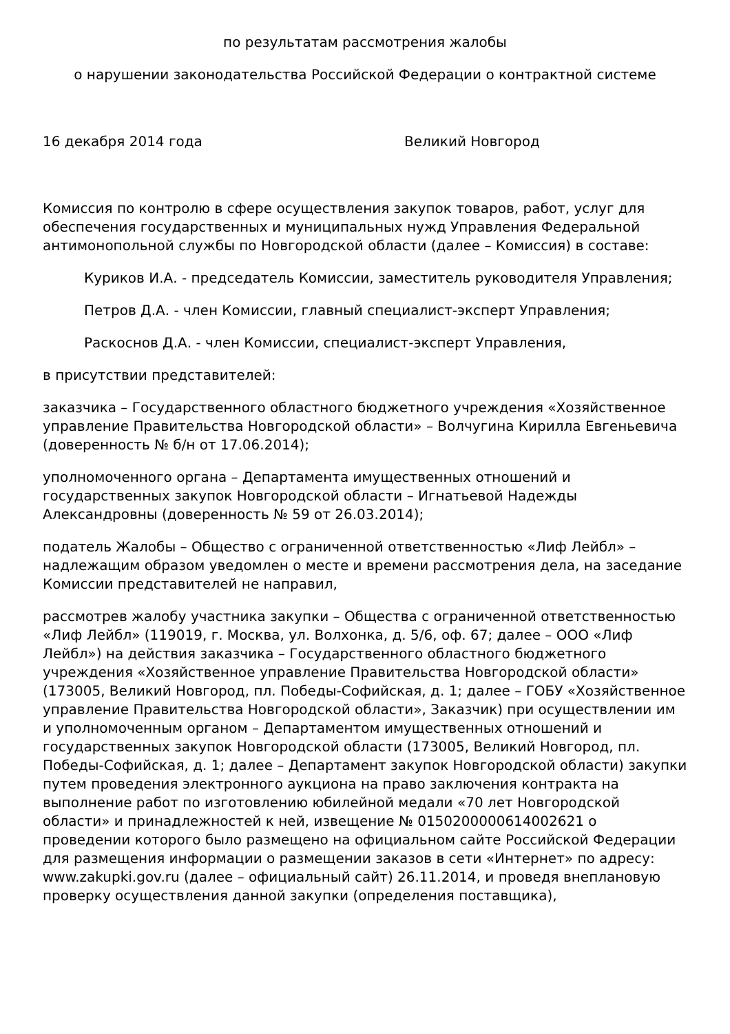по результатам рассмотрения жалобы
о нарушении законодательства Российской Федерации о контрактной системе
16 декабря 2014 года Великий Новгород
Комиссия по контролю в сфере осуществления закупок товаров, работ, услуг для обеспечения государственных и муниципальных нужд Управления Федеральной антимонопольной службы по Новгородской области (далее – Комиссия) в составе:
Куриков И.А. - председатель Комиссии, заместитель руководителя Управления;
Петров Д.А. - член Комиссии, главный специалист-эксперт Управления;
Раскоснов Д.А. - член Комиссии, специалист-эксперт Управления,
в присутствии представителей:
заказчика – Государственного областного бюджетного учреждения «Хозяйственное управление Правительства Новгородской области» – Волчугина Кирилла Евгеньевича (доверенность № б/н от 17.06.2014);
уполномоченного органа – Департамента имущественных отношений и государственных закупок Новгородской области – Игнатьевой Надежды Александровны (доверенность № 59 от 26.03.2014);
податель Жалобы – Общество с ограниченной ответственностью «Лиф Лейбл» – надлежащим образом уведомлен о месте и времени рассмотрения дела, на заседание Комиссии представителей не направил,
рассмотрев жалобу участника закупки – Общества с ограниченной ответственностью «Лиф Лейбл» (119019, г. Москва, ул. Волхонка, д. 5/6, оф. 67; далее – ООО «Лиф Лейбл») на действия заказчика – Государственного областного бюджетного учреждения «Хозяйственное управление Правительства Новгородской области» (173005, Великий Новгород, пл. Победы-Софийская, д. 1; далее – ГОБУ «Хозяйственное управление Правительства Новгородской области», Заказчик) при осуществлении им и уполномоченным органом – Департаментом имущественных отношений и государственных закупок Новгородской области (173005, Великий Новгород, пл. Победы-Софийская, д. 1; далее – Департамент закупок Новгородской области) закупки путем проведения электронного аукциона на право заключения контракта на выполнение работ по изготовлению юбилейной медали «70 лет Новгородской области» и принадлежностей к ней, извещение № 0150200000614002621 о проведении которого было размещено на официальном сайте Российской Федерации для размещения информации о размещении заказов в сети «Интернет» по адресу: www.zakupki.gov.ru (далее – официальный сайт) 26.11.2014, и проведя внеплановую проверку осуществления данной закупки (определения поставщика),